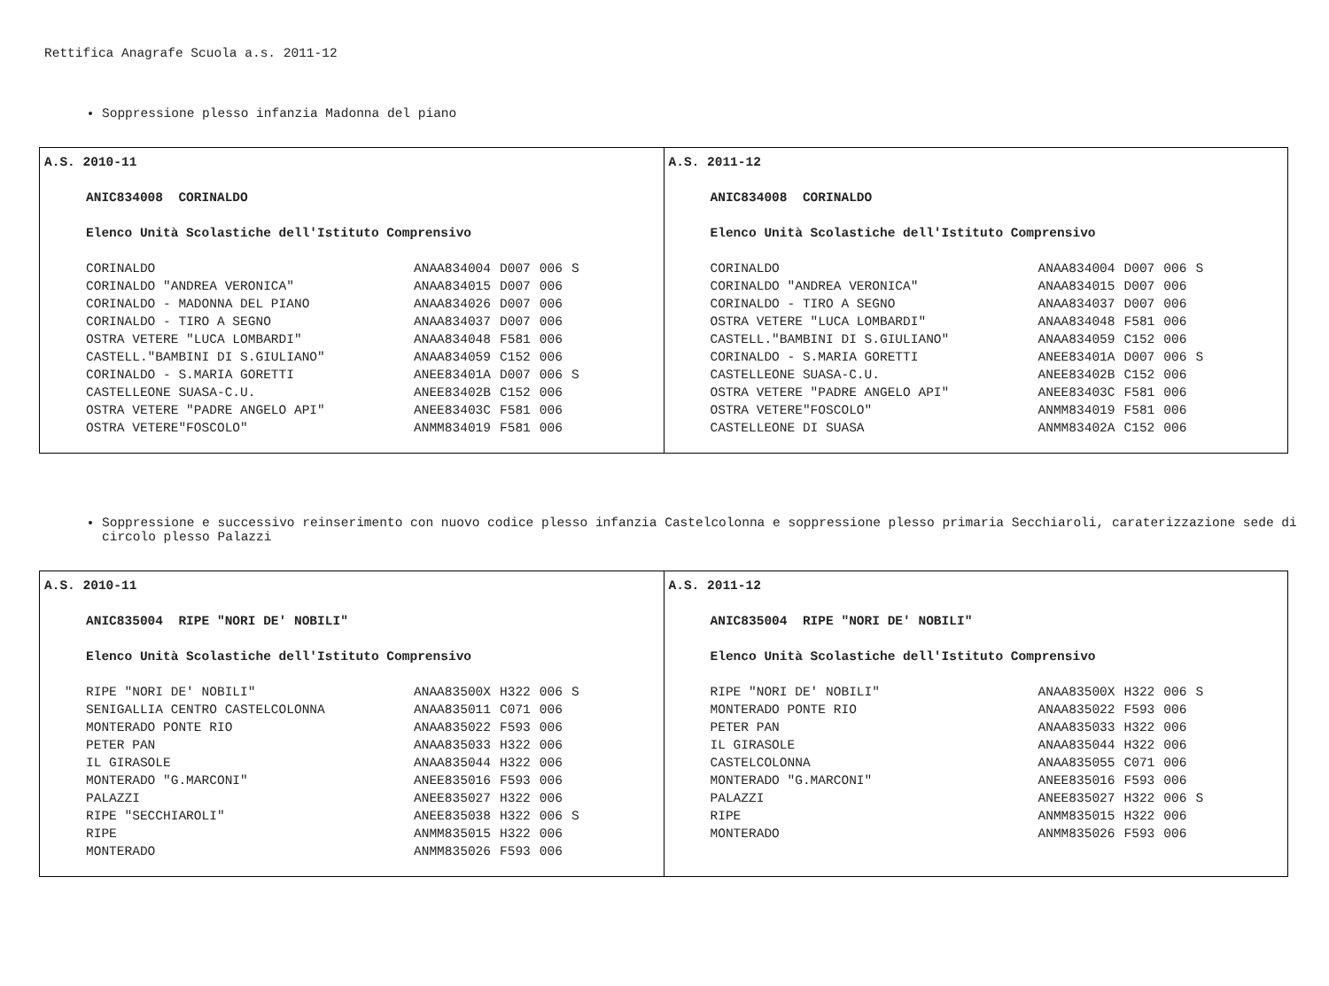Rettifica Anagrafe Scuola a.s. 2011-12
Soppressione plesso infanzia Madonna del piano
| A.S. 2010-11 ANIC834008 CORINALDO Elenco Unità Scolastiche dell'Istituto Comprensivo / CORINALDO / ANAA834004 / D007 / 006 / S / / CORINALDO "ANDREA VERONICA" / ANAA834015 / D007 / 006 / / / CORINALDO - MADONNA DEL PIANO / ANAA834026 / D007 / 006 / / / CORINALDO - TIRO A SEGNO / ANAA834037 / D007 / 006 / / / OSTRA VETERE "LUCA LOMBARDI" / ANAA834048 / F581 / 006 / / / CASTELL."BAMBINI DI S.GIULIANO" / ANAA834059 / C152 / 006 / / / CORINALDO - S.MARIA GORETTI / ANEE83401A / D007 / 006 / S / / CASTELLEONE SUASA-C.U. / ANEE83402B / C152 / 006 / / / OSTRA VETERE "PADRE ANGELO API" / ANEE83403C / F581 / 006 / / / OSTRA VETERE"FOSCOLO" / ANMM834019 / F581 / 006 / / | A.S. 2011-12 ANIC834008 CORINALDO Elenco Unità Scolastiche dell'Istituto Comprensivo / CORINALDO / ANAA834004 / D007 / 006 / S / / CORINALDO "ANDREA VERONICA" / ANAA834015 / D007 / 006 / / / CORINALDO - TIRO A SEGNO / ANAA834037 / D007 / 006 / / / OSTRA VETERE "LUCA LOMBARDI" / ANAA834048 / F581 / 006 / / / CASTELL."BAMBINI DI S.GIULIANO" / ANAA834059 / C152 / 006 / / / CORINALDO - S.MARIA GORETTI / ANEE83401A / D007 / 006 / S / / CASTELLEONE SUASA-C.U. / ANEE83402B / C152 / 006 / / / OSTRA VETERE "PADRE ANGELO API" / ANEE83403C / F581 / 006 / / / OSTRA VETERE"FOSCOLO" / ANMM834019 / F581 / 006 / / / CASTELLEONE DI SUASA / ANMM83402A / C152 / 006 / / |
Soppressione e successivo reinserimento con nuovo codice plesso infanzia Castelcolonna e soppressione plesso primaria Secchiaroli, caraterizzazione sede di circolo plesso Palazzi
| A.S. 2010-11 ANIC835004 RIPE "NORI DE' NOBILI" Elenco Unità Scolastiche dell'Istituto Comprensivo / RIPE "NORI DE' NOBILI" / ANAA83500X / H322 / 006 / S / / SENIGALLIA CENTRO CASTELCOLONNA / ANAA835011 / C071 / 006 / / / MONTERADO PONTE RIO / ANAA835022 / F593 / 006 / / / PETER PAN / ANAA835033 / H322 / 006 / / / IL GIRASOLE / ANAA835044 / H322 / 006 / / / MONTERADO "G.MARCONI" / ANEE835016 / F593 / 006 / / / PALAZZI / ANEE835027 / H322 / 006 / / / RIPE "SECCHIAROLI" / ANEE835038 / H322 / 006 / S / / RIPE / ANMM835015 / H322 / 006 / / / MONTERADO / ANMM835026 / F593 / 006 / / | A.S. 2011-12 ANIC835004 RIPE "NORI DE' NOBILI" Elenco Unità Scolastiche dell'Istituto Comprensivo / RIPE "NORI DE' NOBILI" / ANAA83500X / H322 / 006 / S / / MONTERADO PONTE RIO / ANAA835022 / F593 / 006 / / / PETER PAN / ANAA835033 / H322 / 006 / / / IL GIRASOLE / ANAA835044 / H322 / 006 / / / CASTELCOLONNA / ANAA835055 / C071 / 006 / / / MONTERADO "G.MARCONI" / ANEE835016 / F593 / 006 / / / PALAZZI / ANEE835027 / H322 / 006 / S / / RIPE / ANMM835015 / H322 / 006 / / / MONTERADO / ANMM835026 / F593 / 006 / / |